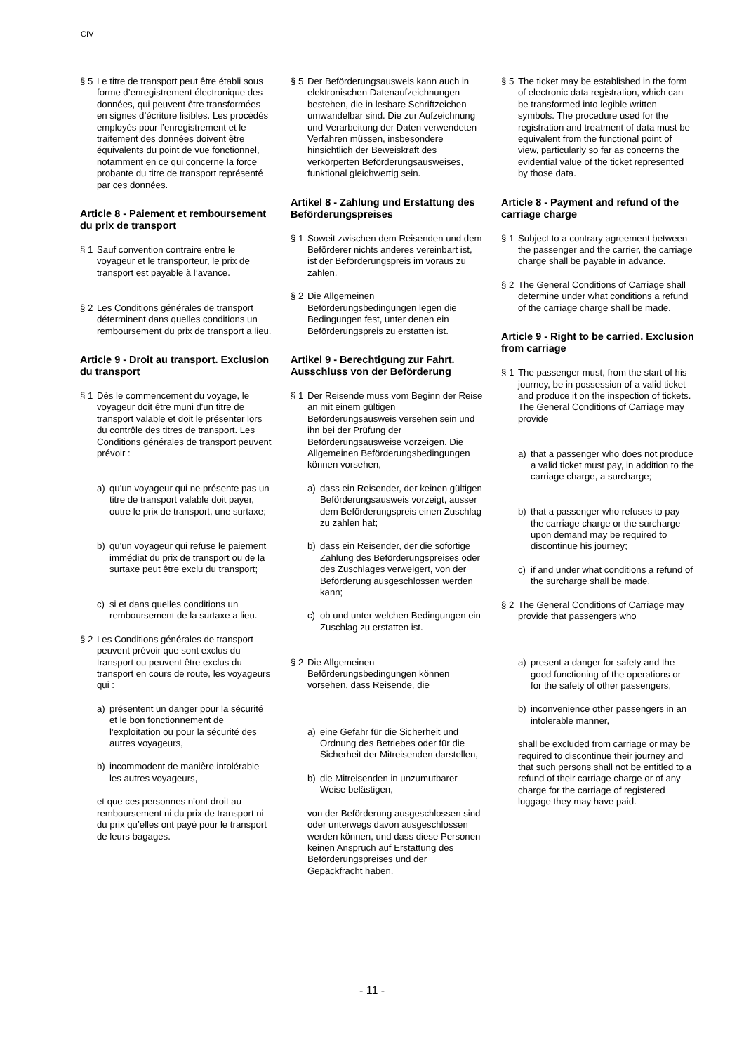CIV
§ 5 Le titre de transport peut être établi sous forme d’enregistrement électronique des données, qui peuvent être transformées en signes d’écriture lisibles. Les procédés employés pour l’enregistrement et le traitement des données doivent être équivalents du point de vue fonctionnel, notamment en ce qui concerne la force probante du titre de transport représenté par ces données.
Article 8 - Paiement et remboursement du prix de transport
§ 1 Sauf convention contraire entre le voyageur et le transporteur, le prix de transport est payable à l’avance.
§ 2 Les Conditions générales de transport déterminent dans quelles conditions un remboursement du prix de transport a lieu.
Article 9 - Droit au transport. Exclusion du transport
§ 1 Dès le commencement du voyage, le voyageur doit être muni d'un titre de transport valable et doit le présenter lors du contrôle des titres de transport. Les Conditions générales de transport peuvent prévoir :
a) qu'un voyageur qui ne présente pas un titre de transport valable doit payer, outre le prix de transport, une surtaxe;
b) qu'un voyageur qui refuse le paiement immédiat du prix de transport ou de la surtaxe peut être exclu du transport;
c) si et dans quelles conditions un remboursement de la surtaxe a lieu.
§ 2 Les Conditions générales de transport peuvent prévoir que sont exclus du transport ou peuvent être exclus du transport en cours de route, les voyageurs qui :
a) présentent un danger pour la sécurité et le bon fonctionnement de l’exploitation ou pour la sécurité des autres voyageurs,
b) incommodent de manière intolérable les autres voyageurs,
et que ces personnes n’ont droit au remboursement ni du prix de transport ni du prix qu’elles ont payé pour le transport de leurs bagages.
§ 5 Der Beförderungsausweis kann auch in elektronischen Datenaufzeichnungen bestehen, die in lesbare Schriftzeichen umwandelbar sind. Die zur Aufzeichnung und Verarbeitung der Daten verwendeten Verfahren müssen, insbesondere hinsichtlich der Beweiskraft des verkörperten Beförderungsausweises, funktional gleichwertig sein.
Artikel 8 - Zahlung und Erstattung des Beförderungspreises
§ 1 Soweit zwischen dem Reisenden und dem Beförderer nichts anderes vereinbart ist, ist der Beförderungspreis im voraus zu zahlen.
§ 2 Die Allgemeinen Beförderungsbedingungen legen die Bedingungen fest, unter denen ein Beförderungspreis zu erstatten ist.
Artikel 9 - Berechtigung zur Fahrt. Ausschluss von der Beförderung
§ 1 Der Reisende muss vom Beginn der Reise an mit einem gültigen Beförderungsausweis versehen sein und ihn bei der Prüfung der Beförderungsausweise vorzeigen. Die Allgemeinen Beförderungsbedingungen können vorsehen,
a) dass ein Reisender, der keinen gültigen Beförderungsausweis vorzeigt, ausser dem Beförderungspreis einen Zuschlag zu zahlen hat;
b) dass ein Reisender, der die sofortige Zahlung des Beförderungspreises oder des Zuschlages verweigert, von der Beförderung ausgeschlossen werden kann;
c) ob und unter welchen Bedingungen ein Zuschlag zu erstatten ist.
§ 2 Die Allgemeinen Beförderungsbedingungen können vorsehen, dass Reisende, die
a) eine Gefahr für die Sicherheit und Ordnung des Betriebes oder für die Sicherheit der Mitreisenden darstellen,
b) die Mitreisenden in unzumutbarer Weise belästigen,
von der Beförderung ausgeschlossen sind oder unterwegs davon ausgeschlossen werden können, und dass diese Personen keinen Anspruch auf Erstattung des Beförderungspreises und der Gepäckfracht haben.
§ 5 The ticket may be established in the form of electronic data registration, which can be transformed into legible written symbols. The procedure used for the registration and treatment of data must be equivalent from the functional point of view, particularly so far as concerns the evidential value of the ticket represented by those data.
Article 8 - Payment and refund of the carriage charge
§ 1 Subject to a contrary agreement between the passenger and the carrier, the carriage charge shall be payable in advance.
§ 2 The General Conditions of Carriage shall determine under what conditions a refund of the carriage charge shall be made.
Article 9 - Right to be carried. Exclusion from carriage
§ 1 The passenger must, from the start of his journey, be in possession of a valid ticket and produce it on the inspection of tickets. The General Conditions of Carriage may provide
a) that a passenger who does not produce a valid ticket must pay, in addition to the carriage charge, a surcharge;
b) that a passenger who refuses to pay the carriage charge or the surcharge upon demand may be required to discontinue his journey;
c) if and under what conditions a refund of the surcharge shall be made.
§ 2 The General Conditions of Carriage may provide that passengers who
a) present a danger for safety and the good functioning of the operations or for the safety of other passengers,
b) inconvenience other passengers in an intolerable manner,
shall be excluded from carriage or may be required to discontinue their journey and that such persons shall not be entitled to a refund of their carriage charge or of any charge for the carriage of registered luggage they may have paid.
- 11 -